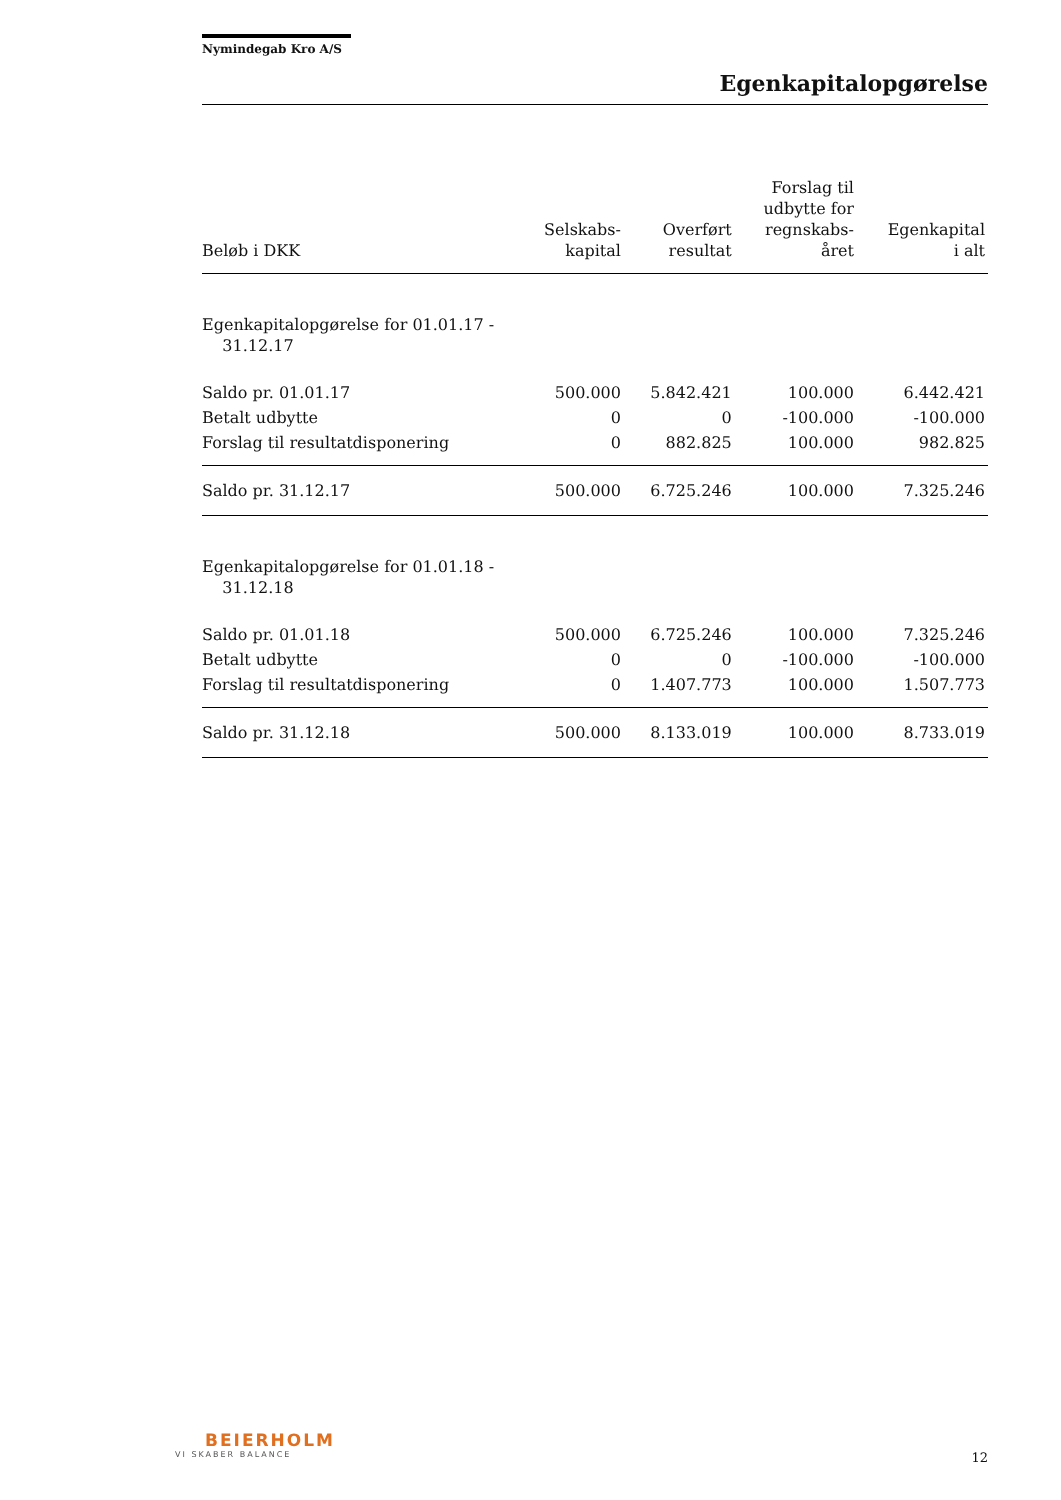Nymindegab Kro A/S
Egenkapitalopgørelse
| Beløb i DKK | Selskabs- kapital | Overført resultat | Forslag til udbytte for regnskabs- året | Egenkapital i alt |
| --- | --- | --- | --- | --- |
| Egenkapitalopgørelse for 01.01.17 - 31.12.17 | | | | |
| Saldo pr. 01.01.17 | 500.000 | 5.842.421 | 100.000 | 6.442.421 |
| Betalt udbytte | 0 | 0 | -100.000 | -100.000 |
| Forslag til resultatdisponering | 0 | 882.825 | 100.000 | 982.825 |
| Saldo pr. 31.12.17 | 500.000 | 6.725.246 | 100.000 | 7.325.246 |
| Egenkapitalopgørelse for 01.01.18 - 31.12.18 | | | | |
| Saldo pr. 01.01.18 | 500.000 | 6.725.246 | 100.000 | 7.325.246 |
| Betalt udbytte | 0 | 0 | -100.000 | -100.000 |
| Forslag til resultatdisponering | 0 | 1.407.773 | 100.000 | 1.507.773 |
| Saldo pr. 31.12.18 | 500.000 | 8.133.019 | 100.000 | 8.733.019 |
BEIERHOLM
VI SKABER BALANCE
12